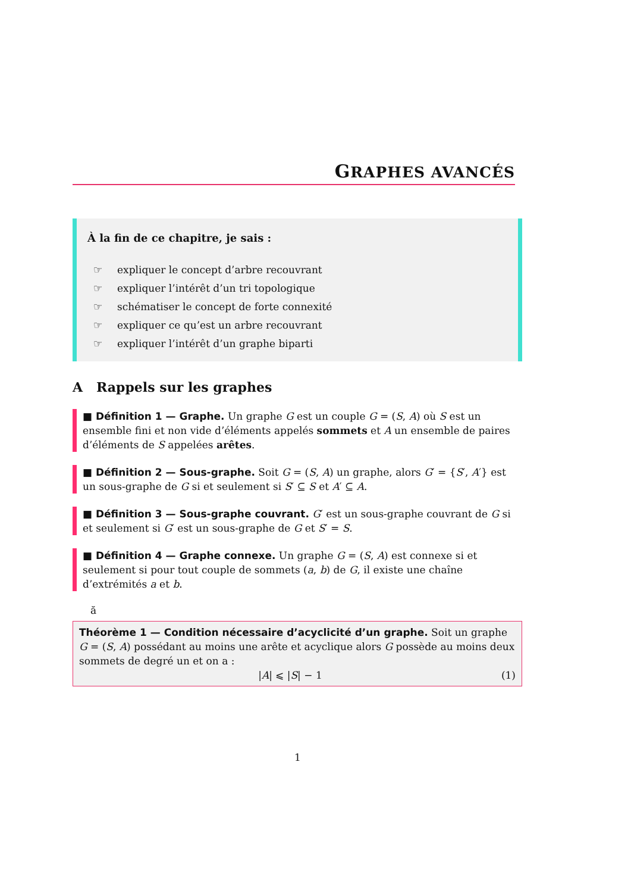GRAPHES AVANCÉS
À la fin de ce chapitre, je sais :
☞ expliquer le concept d’arbre recouvrant
☞ expliquer l’intérêt d’un tri topologique
☞ schématiser le concept de forte connexité
☞ expliquer ce qu’est un arbre recouvrant
☞ expliquer l’intérêt d’un graphe biparti
A Rappels sur les graphes
■ Définition 1 — Graphe. Un graphe G est un couple G = (S, A) où S est un ensemble fini et non vide d’éléments appelés sommets et A un ensemble de paires d’éléments de S appelées arêtes.
■ Définition 2 — Sous-graphe. Soit G = (S, A) un graphe, alors G′ = {S′, A′} est un sous-graphe de G si et seulement si S′ ⊆ S et A′ ⊆ A.
■ Définition 3 — Sous-graphe couvrant. G′ est un sous-graphe couvrant de G si et seulement si G′ est un sous-graphe de G et S′ = S.
■ Définition 4 — Graphe connexe. Un graphe G = (S, A) est connexe si et seulement si pour tout couple de sommets (a, b) de G, il existe une chaîne d’extrémités a et b.
ă
Théorème 1 — Condition nécessaire d’acyclicité d’un graphe. Soit un graphe G = (S, A) possédant au moins une arête et acyclique alors G possède au moins deux sommets de degré un et on a :
|A| ⩽ |S| − 1 (1)
1